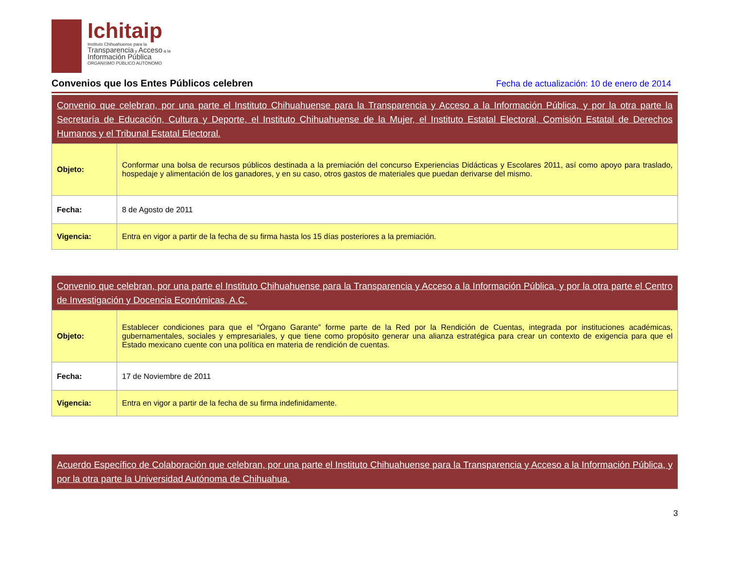Ichitaip
Instituto Chihuahuense para la
Transparencia y Acceso a la
Información Pública
ORGANISMO PÚBLICO AUTÓNOMO
Convenios que los Entes Públicos celebren
Fecha de actualización: 10 de enero de 2014
| Convenio que celebran, por una parte el Instituto Chihuahuense para la Transparencia y Acceso a la Información Pública, y por la otra parte la Secretaría de Educación, Cultura y Deporte, el Instituto Chihuahuense de la Mujer, el Instituto Estatal Electoral, Comisión Estatal de Derechos Humanos y el Tribunal Estatal Electoral. | |
| Objeto: | Conformar una bolsa de recursos públicos destinada a la premiación del concurso Experiencias Didácticas y Escolares 2011, así como apoyo para traslado, hospedaje y alimentación de los ganadores, y en su caso, otros gastos de materiales que puedan derivarse del mismo. |
| Fecha: | 8 de Agosto de 2011 |
| Vigencia: | Entra en vigor a partir de la fecha de su firma hasta los 15 días posteriores a la premiación. |
| Convenio que celebran, por una parte el Instituto Chihuahuense para la Transparencia y Acceso a la Información Pública, y por la otra parte el Centro de Investigación y Docencia Económicas, A.C. | |
| Objeto: | Establecer condiciones para que el “Órgano Garante” forme parte de la Red por la Rendición de Cuentas, integrada por instituciones académicas, gubernamentales, sociales y empresariales, y que tiene como propósito generar una alianza estratégica para crear un contexto de exigencia para que el Estado mexicano cuente con una política en materia de rendición de cuentas. |
| Fecha: | 17 de Noviembre de 2011 |
| Vigencia: | Entra en vigor a partir de la fecha de su firma indefinidamente. |
| Acuerdo Específico de Colaboración que celebran, por una parte el Instituto Chihuahuense para la Transparencia y Acceso a la Información Pública, y por la otra parte la Universidad Autónoma de Chihuahua. |
3